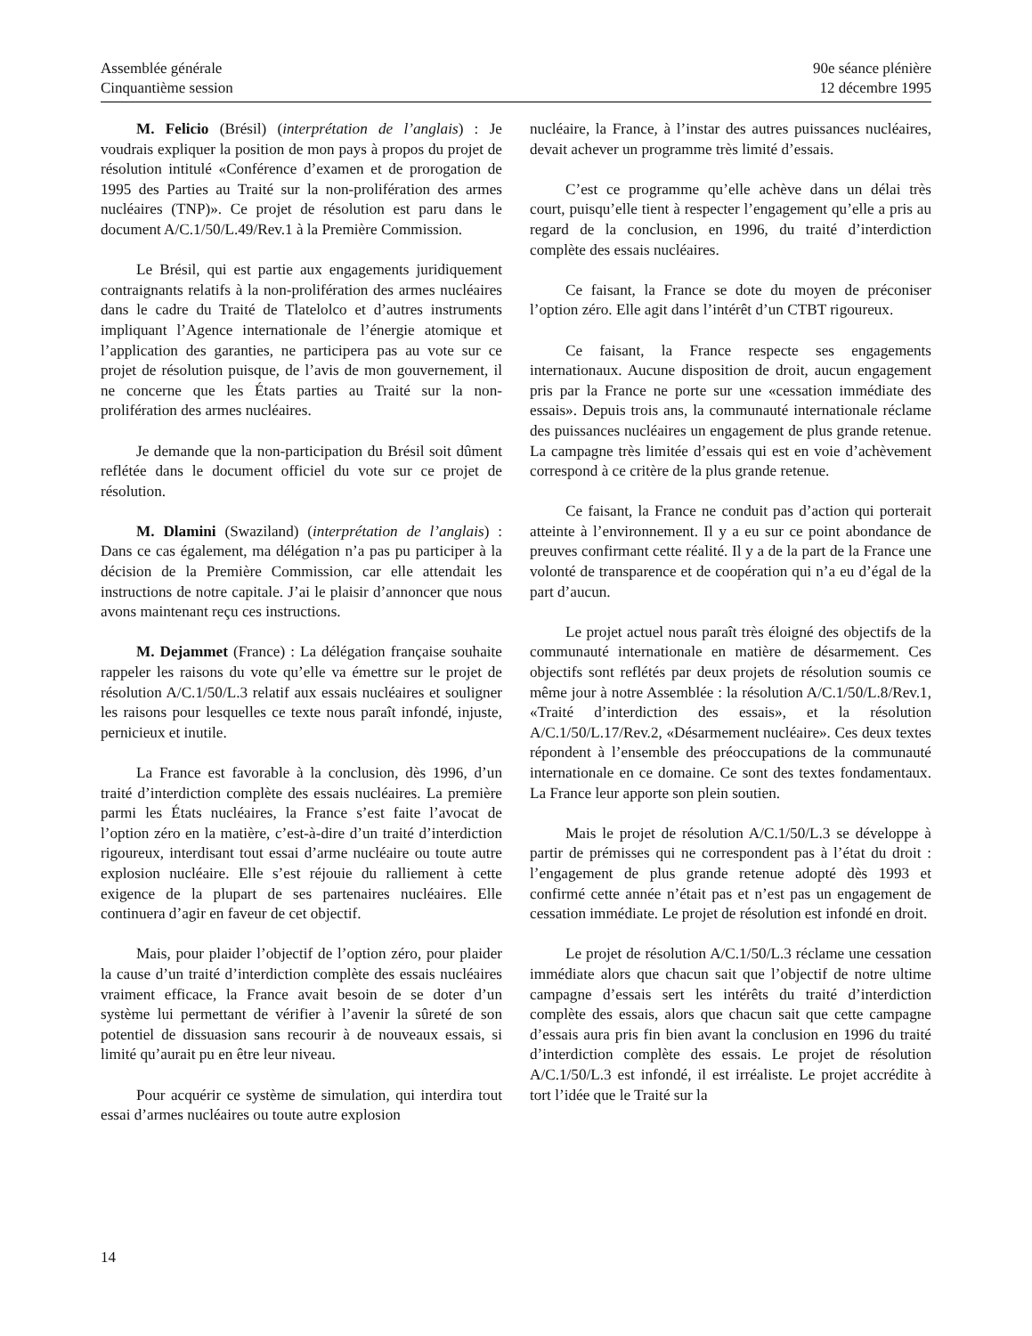Assemblée générale
Cinquantième session
90e séance plénière
12 décembre 1995
M. Felicio (Brésil) (interprétation de l’anglais) : Je voudrais expliquer la position de mon pays à propos du projet de résolution intitulé «Conférence d’examen et de prorogation de 1995 des Parties au Traité sur la non-prolifération des armes nucléaires (TNP)». Ce projet de résolution est paru dans le document A/C.1/50/L.49/Rev.1 à la Première Commission.
Le Brésil, qui est partie aux engagements juridiquement contraignants relatifs à la non-prolifération des armes nucléaires dans le cadre du Traité de Tlatelolco et d’autres instruments impliquant l’Agence internationale de l’énergie atomique et l’application des garanties, ne participera pas au vote sur ce projet de résolution puisque, de l’avis de mon gouvernement, il ne concerne que les États parties au Traité sur la non-prolifération des armes nucléaires.
Je demande que la non-participation du Brésil soit dûment reflétée dans le document officiel du vote sur ce projet de résolution.
M. Dlamini (Swaziland) (interprétation de l’anglais) : Dans ce cas également, ma délégation n’a pas pu participer à la décision de la Première Commission, car elle attendait les instructions de notre capitale. J’ai le plaisir d’annoncer que nous avons maintenant reçu ces instructions.
M. Dejammet (France) : La délégation française souhaite rappeler les raisons du vote qu’elle va émettre sur le projet de résolution A/C.1/50/L.3 relatif aux essais nucléaires et souligner les raisons pour lesquelles ce texte nous paraît infondé, injuste, pernicieux et inutile.
La France est favorable à la conclusion, dès 1996, d’un traité d’interdiction complète des essais nucléaires. La première parmi les États nucléaires, la France s’est faite l’avocat de l’option zéro en la matière, c’est-à-dire d’un traité d’interdiction rigoureux, interdisant tout essai d’arme nucléaire ou toute autre explosion nucléaire. Elle s’est réjouie du ralliement à cette exigence de la plupart de ses partenaires nucléaires. Elle continuera d’agir en faveur de cet objectif.
Mais, pour plaider l’objectif de l’option zéro, pour plaider la cause d’un traité d’interdiction complète des essais nucléaires vraiment efficace, la France avait besoin de se doter d’un système lui permettant de vérifier à l’avenir la sûreté de son potentiel de dissuasion sans recourir à de nouveaux essais, si limité qu’aurait pu en être leur niveau.
Pour acquérir ce système de simulation, qui interdira tout essai d’armes nucléaires ou toute autre explosion
nucléaire, la France, à l’instar des autres puissances nucléaires, devait achever un programme très limité d’essais.
C’est ce programme qu’elle achève dans un délai très court, puisqu’elle tient à respecter l’engagement qu’elle a pris au regard de la conclusion, en 1996, du traité d’interdiction complète des essais nucléaires.
Ce faisant, la France se dote du moyen de préconiser l’option zéro. Elle agit dans l’intérêt d’un CTBT rigoureux.
Ce faisant, la France respecte ses engagements internationaux. Aucune disposition de droit, aucun engagement pris par la France ne porte sur une «cessation immédiate des essais». Depuis trois ans, la communauté internationale réclame des puissances nucléaires un engagement de plus grande retenue. La campagne très limitée d’essais qui est en voie d’achèvement correspond à ce critère de la plus grande retenue.
Ce faisant, la France ne conduit pas d’action qui porterait atteinte à l’environnement. Il y a eu sur ce point abondance de preuves confirmant cette réalité. Il y a de la part de la France une volonté de transparence et de coopération qui n’a eu d’égal de la part d’aucun.
Le projet actuel nous paraît très éloigné des objectifs de la communauté internationale en matière de désarmement. Ces objectifs sont reflétés par deux projets de résolution soumis ce même jour à notre Assemblée : la résolution A/C.1/50/L.8/Rev.1, «Traité d’interdiction des essais», et la résolution A/C.1/50/L.17/Rev.2, «Désarmement nucléaire». Ces deux textes répondent à l’ensemble des préoccupations de la communauté internationale en ce domaine. Ce sont des textes fondamentaux. La France leur apporte son plein soutien.
Mais le projet de résolution A/C.1/50/L.3 se développe à partir de prémisses qui ne correspondent pas à l’état du droit : l’engagement de plus grande retenue adopté dès 1993 et confirmé cette année n’était pas et n’est pas un engagement de cessation immédiate. Le projet de résolution est infondé en droit.
Le projet de résolution A/C.1/50/L.3 réclame une cessation immédiate alors que chacun sait que l’objectif de notre ultime campagne d’essais sert les intérêts du traité d’interdiction complète des essais, alors que chacun sait que cette campagne d’essais aura pris fin bien avant la conclusion en 1996 du traité d’interdiction complète des essais. Le projet de résolution A/C.1/50/L.3 est infondé, il est irréaliste. Le projet accrédite à tort l’idée que le Traité sur la
14